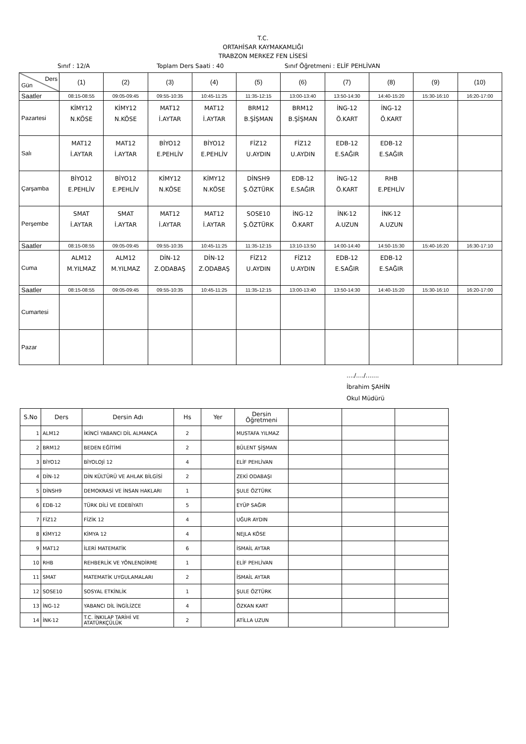T.C.
ORTAHİSAR KAYMAKAMLIĞI
TRABZON MERKEZ FEN LİSESİ
Sınıf : 12/A Toplam Ders Saati : 40 Sınıf Öğretmeni : ELİF PEHLİVAN
| Ders Gün | (1) | (2) | (3) | (4) | (5) | (6) | (7) | (8) | (9) | (10) |
| Saatler | 08:15-08:55 | 09:05-09:45 | 09:55-10:35 | 10:45-11:25 | 11:35-12:15 | 13:00-13:40 | 13:50-14:30 | 14:40-15:20 | 15:30-16:10 | 16:20-17:00 |
| Pazartesi | KİMY12 N.KÖSE | KİMY12 N.KÖSE | MAT12 İ.AYTAR | MAT12 İ.AYTAR | BRM12 B.ŞİŞMAN | BRM12 B.ŞİŞMAN | İNG-12 Ö.KART | İNG-12 Ö.KART | | |
| Salı | MAT12 İ.AYTAR | MAT12 İ.AYTAR | BİYO12 E.PEHLİV | BİYO12 E.PEHLİV | FİZ12 U.AYDIN | FİZ12 U.AYDIN | EDB-12 E.SAĞIR | EDB-12 E.SAĞIR | | |
| Çarşamba | BİYO12 E.PEHLİV | BİYO12 E.PEHLİV | KİMY12 N.KÖSE | KİMY12 N.KÖSE | DİNSH9 Ş.ÖZTÜRK | EDB-12 E.SAĞIR | İNG-12 Ö.KART | RHB E.PEHLİV | | |
| Perşembe | SMAT İ.AYTAR | SMAT İ.AYTAR | MAT12 İ.AYTAR | MAT12 İ.AYTAR | SOSE10 Ş.ÖZTÜRK | İNG-12 Ö.KART | İNK-12 A.UZUN | İNK-12 A.UZUN | | |
| Saatler | 08:15-08:55 | 09:05-09:45 | 09:55-10:35 | 10:45-11:25 | 11:35-12:15 | 13:10-13:50 | 14:00-14:40 | 14:50-15:30 | 15:40-16:20 | 16:30-17:10 |
| Cuma | ALM12 M.YILMAZ | ALM12 M.YILMAZ | DİN-12 Z.ODABAŞ | DİN-12 Z.ODABAŞ | FİZ12 U.AYDIN | FİZ12 U.AYDIN | EDB-12 E.SAĞIR | EDB-12 E.SAĞIR | | |
| Saatler | 08:15-08:55 | 09:05-09:45 | 09:55-10:35 | 10:45-11:25 | 11:35-12:15 | 13:00-13:40 | 13:50-14:30 | 14:40-15:20 | 15:30-16:10 | 16:20-17:00 |
| Cumartesi | | | | | | | | | | |
| Pazar | | | | | | | | | | |
..../..../.......
İbrahim ŞAHİN
Okul Müdürü
| S.No | Ders | Dersin Adı | Hs | Yer | Dersin Öğretmeni | | | |
| --- | --- | --- | --- | --- | --- | --- | --- | --- |
| 1 | ALM12 | İKİNCİ YABANCI DİL ALMANCA | 2 | | MUSTAFA YILMAZ | | | |
| 2 | BRM12 | BEDEN EĞİTİMİ | 2 | | BÜLENT ŞİŞMAN | | | |
| 3 | BİYO12 | BİYOLOJİ 12 | 4 | | ELİF PEHLİVAN | | | |
| 4 | DİN-12 | DİN KÜLTÜRÜ VE AHLAK BİLGİSİ | 2 | | ZEKİ ODABAŞI | | | |
| 5 | DİNSH9 | DEMOKRASİ VE İNSAN HAKLARI | 1 | | ŞULE ÖZTÜRK | | | |
| 6 | EDB-12 | TÜRK DİLİ VE EDEBİYATI | 5 | | EYÜP SAĞIR | | | |
| 7 | FİZ12 | FİZİK 12 | 4 | | UĞUR AYDIN | | | |
| 8 | KİMY12 | KİMYA 12 | 4 | | NEJLA KÖSE | | | |
| 9 | MAT12 | İLERİ MATEMATİK | 6 | | İSMAİL AYTAR | | | |
| 10 | RHB | REHBERLİK VE YÖNLENDİRME | 1 | | ELİF PEHLİVAN | | | |
| 11 | SMAT | MATEMATİK UYGULAMALARI | 2 | | İSMAİL AYTAR | | | |
| 12 | SOSE10 | SOSYAL ETKİNLİK | 1 | | ŞULE ÖZTÜRK | | | |
| 13 | İNG-12 | YABANCI DİL İNGİLİZCE | 4 | | ÖZKAN KART | | | |
| 14 | İNK-12 | T.C. İNKILAP TARİHİ VE ATATÜRKÇÜLÜK | 2 | | ATİLLA UZUN | | | |